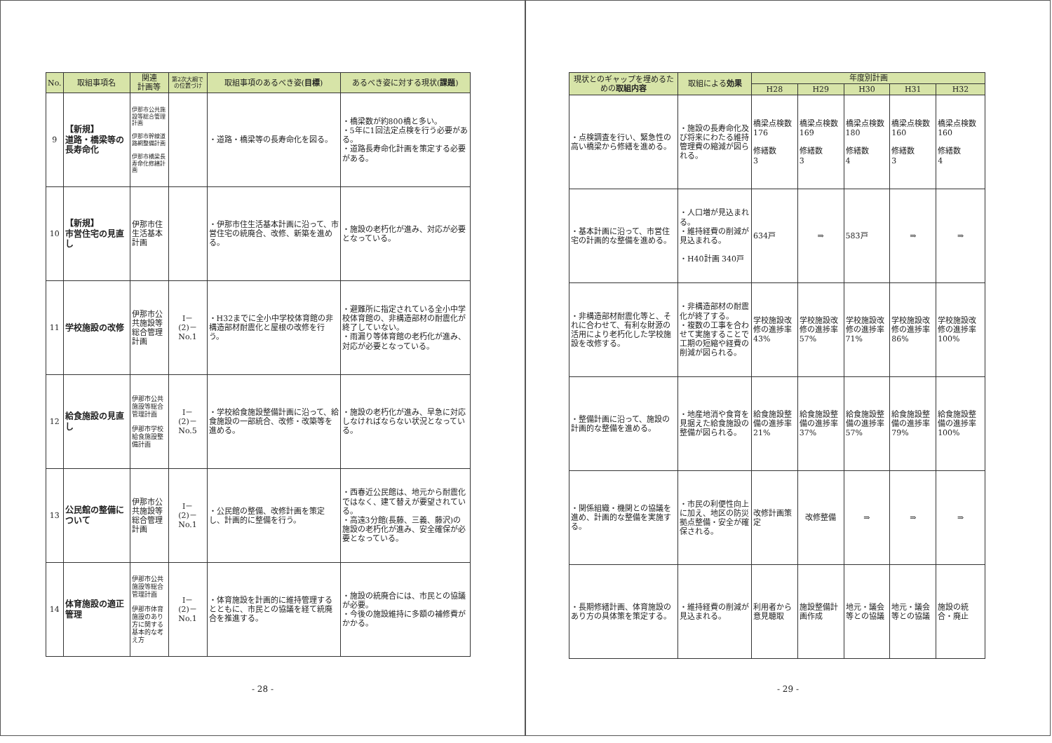| No. | 取組事項名 | 関連 計画等 | 第2次大綱での位置づけ | 取組事項のあるべき姿( 目標 ) | あるべき姿に対する現状( 課題 ) |
| --- | --- | --- | --- | --- | --- |
| 9 | 【新規】 道路・橋梁等の長寿命化 | 伊那市公共施設等総合管理計画 伊那市幹線道路網整備計画 伊那市橋梁長寿命化修繕計画 | | ・道路・橋梁等の長寿命化を図る。 | ・橋梁数が約800橋と多い。 ・5年に1回法定点検を行う必要がある。 ・道路長寿命化計画を策定する必要がある。 |
| 10 | 【新規】 市営住宅の見直し | 伊那市住生活基本計画 | | ・伊那市住生活基本計画に沿って、市営住宅の統廃合、改修、新築を進める。 | ・施設の老朽化が進み、対応が必要となっている。 |
| 11 | 学校施設の改修 | 伊那市公共施設等総合管理計画 | Ⅰ－ (2)－ No.1 | ・H32までに全小中学校体育館の非構造部材耐震化と屋根の改修を行う。 | ・避難所に指定されている全小中学校体育館の、非構造部材の耐震化が終了していない。 ・雨漏り等体育館の老朽化が進み、対応が必要となっている。 |
| 12 | 給食施設の見直し | 伊那市公共施設等総合管理計画 伊那市学校給食施設整備計画 | Ⅰ－ (2)－ No.5 | ・学校給食施設整備計画に沿って、給食施設の一部統合、改修・改築等を進める。 | ・施設の老朽化が進み、早急に対応しなければならない状況となっている。 |
| 13 | 公民館の整備について | 伊那市公共施設等総合管理計画 | Ⅰ－ (2)－ No.1 | ・公民館の整備、改修計画を策定し、計画的に整備を行う。 | ・西春近公民館は、地元から耐震化ではなく、建て替えが要望されている。 ・高遠3分館(長藤、三義、藤沢)の施設の老朽化が進み、安全確保が必要となっている。 |
| 14 | 体育施設の適正管理 | 伊那市公共施設等総合管理計画 伊那市体育施設のあり方に関する基本的な考え方 | Ⅰ－ (2)－ No.1 | ・体育施設を計画的に維持管理するとともに、市民との協議を経て統廃合を推進する。 | ・施設の統廃合には、市民との協議が必要。 ・今後の施設維持に多額の補修費がかかる。 |
- 28 -
| 現状とのギャップを埋めるための 取組内容 | 取組による 効果 | 年度別計画 | | | | |
| --- | --- | --- | --- | --- | --- | --- |
| | | H28 | H29 | H30 | H31 | H32 |
| ・点検調査を行い、緊急性の高い橋梁から修繕を進める。 | ・施設の長寿命化及び将来にわたる維持管理費の縮減が図られる。 | 橋梁点検数 176 修繕数 3 | 橋梁点検数 169 修繕数 3 | 橋梁点検数 180 修繕数 4 | 橋梁点検数 160 修繕数 3 | 橋梁点検数 160 修繕数 4 |
| ・基本計画に沿って、市営住宅の計画的な整備を進める。 | ・人口増が見込まれる。 ・維持経費の削減が見込まれる。 ・H40計画 340戸 | 634戸 | ⇒ | 583戸 | ⇒ | ⇒ |
| ・非構造部材耐震化等と、それに合わせて、有利な財源の活用により老朽化した学校施設を改修する。 | ・非構造部材の耐震化が終了する。 ・複数の工事を合わせて実施することで工期の短縮や経費の削減が図られる。 | 学校施設改修の進捗率 43% | 学校施設改修の進捗率 57% | 学校施設改修の進捗率 71% | 学校施設改修の進捗率 86% | 学校施設改修の進捗率 100% |
| ・整備計画に沿って、施設の計画的な整備を進める。 | ・地産地消や食育を見据えた給食施設の整備が図られる。 | 給食施設整備の進捗率 21% | 給食施設整備の進捗率 37% | 給食施設整備の進捗率 57% | 給食施設整備の進捗率 79% | 給食施設整備の進捗率 100% |
| ・関係組織・機関との協議を進め、計画的な整備を実施する。 | ・市民の利便性向上に加え、地区の防災拠点整備・安全が確保される。 | 改修計画策定 | 改修整備 | ⇒ | ⇒ | ⇒ |
| ・長期修繕計画、体育施設のあり方の具体策を策定する。 | ・維持経費の削減が見込まれる。 | 利用者から意見聴取 | 施設整備計画作成 | 地元・議会等との協議 | 地元・議会等との協議 | 施設の統合・廃止 |
- 29 -